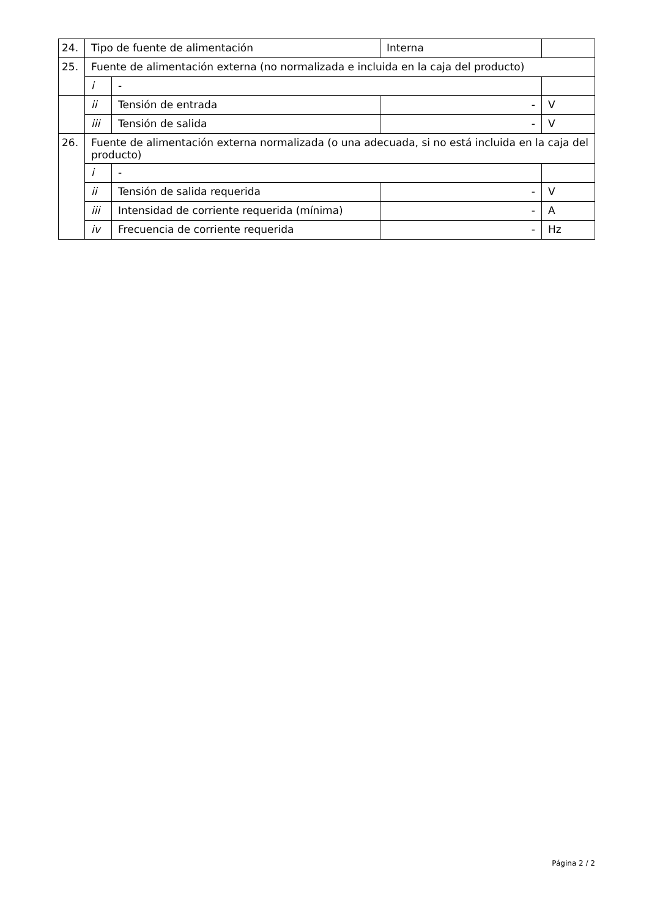| 24. | Tipo de fuente de alimentación | | Interna | |
| 25. | Fuente de alimentación externa (no normalizada e incluida en la caja del producto) | | | |
| | i | - | | |
| | ii | Tensión de entrada | - | V |
| | iii | Tensión de salida | - | V |
| 26. | Fuente de alimentación externa normalizada (o una adecuada, si no está incluida en la caja del producto) | | | |
| | i | - | | |
| | ii | Tensión de salida requerida | - | V |
| | iii | Intensidad de corriente requerida (mínima) | - | A |
| | iv | Frecuencia de corriente requerida | - | Hz |
Página 2 / 2